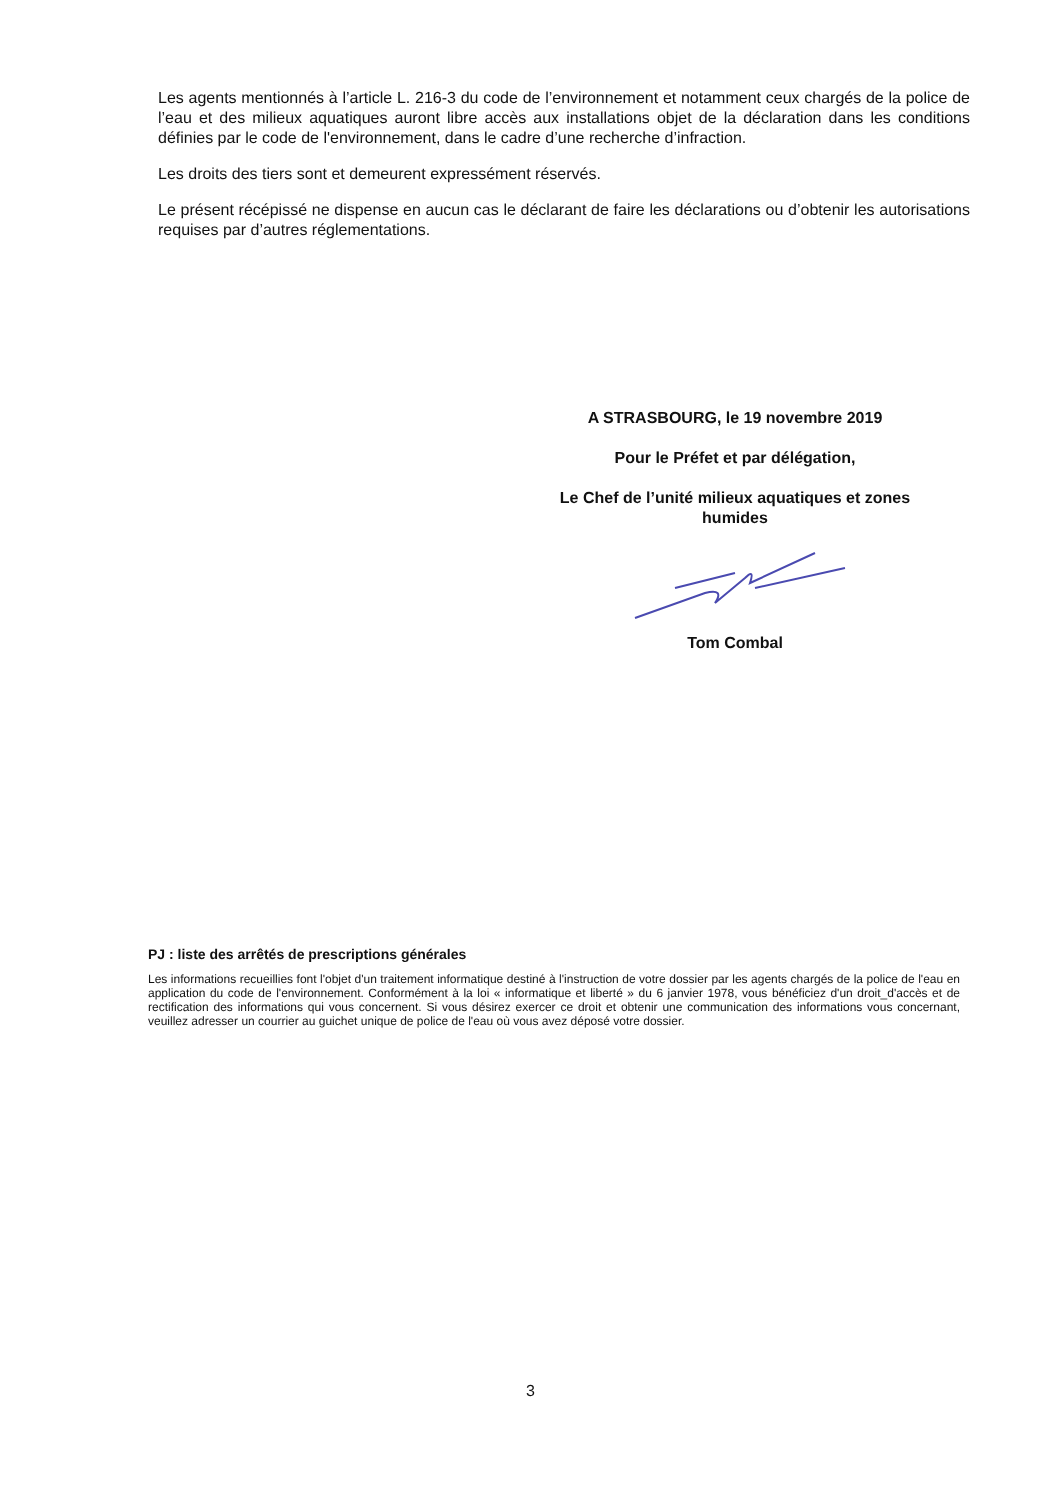Les agents mentionnés à l’article L. 216-3 du code de l’environnement et notamment ceux chargés de la police de l’eau et des milieux aquatiques auront libre accès aux installations objet de la déclaration dans les conditions définies par le code de l'environnement, dans le cadre d’une recherche d’infraction.
Les droits des tiers sont et demeurent expressément réservés.
Le présent récépissé ne dispense en aucun cas le déclarant de faire les déclarations ou d’obtenir les autorisations requises par d’autres réglementations.
A STRASBOURG, le 19 novembre 2019
Pour le Préfet et par délégation,
Le Chef de l’unité milieux aquatiques et zones humides
Tom Combal
PJ : liste des arrêtés de prescriptions générales
Les informations recueillies font l'objet d'un traitement informatique destiné à l'instruction de votre dossier par les agents chargés de la police de l'eau en application du code de l'environnement. Conformément à la loi « informatique et liberté » du 6 janvier 1978, vous bénéficiez d'un droit_d'accès et de rectification des informations qui vous concernent. Si vous désirez exercer ce droit et obtenir une communication des informations vous concernant, veuillez adresser un courrier au guichet unique de police de l'eau où vous avez déposé votre dossier.
3